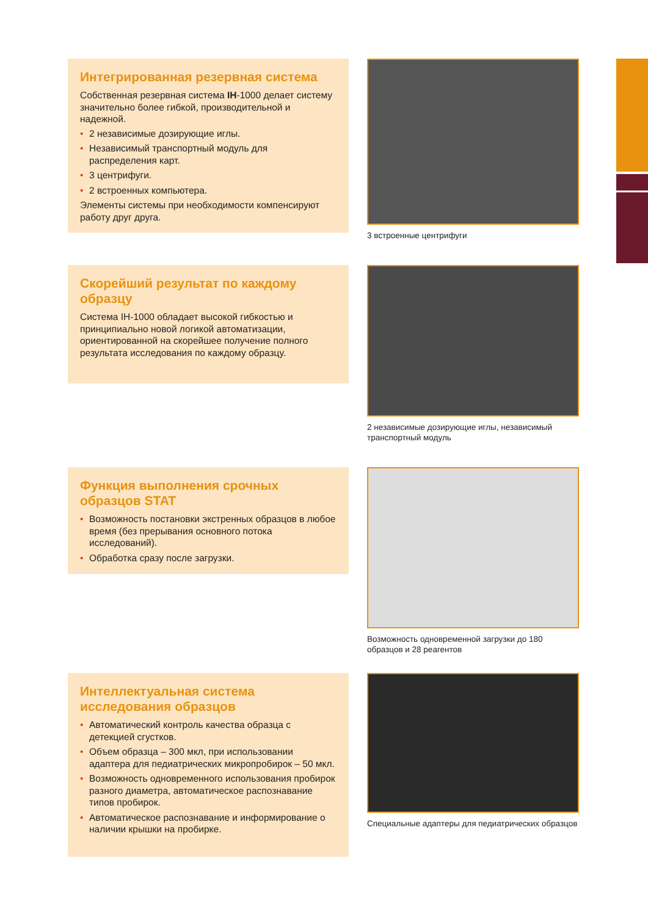Интегрированная резервная система
Собственная резервная система IH-1000 делает систему значительно более гибкой, производительной и надежной.
• 2 независимые дозирующие иглы.
• Независимый транспортный модуль для распределения карт.
• 3 центрифуги.
• 2 встроенных компьютера.
Элементы системы при необходимости компенсируют работу друг друга.
3 встроенные центрифуги
Скорейший результат по каждому образцу
Система IH-1000 обладает высокой гибкостью и принципиально новой логикой автоматизации, ориентированной на скорейшее получение полного результата исследования по каждому образцу.
2 независимые дозирующие иглы, независимый транспортный модуль
Функция выполнения срочных образцов STAT
• Возможность постановки экстренных образцов в любое время (без прерывания основного потока исследований).
• Обработка сразу после загрузки.
Возможность одновременной загрузки до 180 образцов и 28 реагентов
Интеллектуальная система исследования образцов
• Автоматический контроль качества образца с детекцией сгустков.
• Объем образца – 300 мкл, при использовании адаптера для педиатрических микропробирок – 50 мкл.
• Возможность одновременного использования пробирок разного диаметра, автоматическое распознавание типов пробирок.
• Автоматическое распознавание и информирование о наличии крышки на пробирке.
Специальные адаптеры для педиатрических образцов